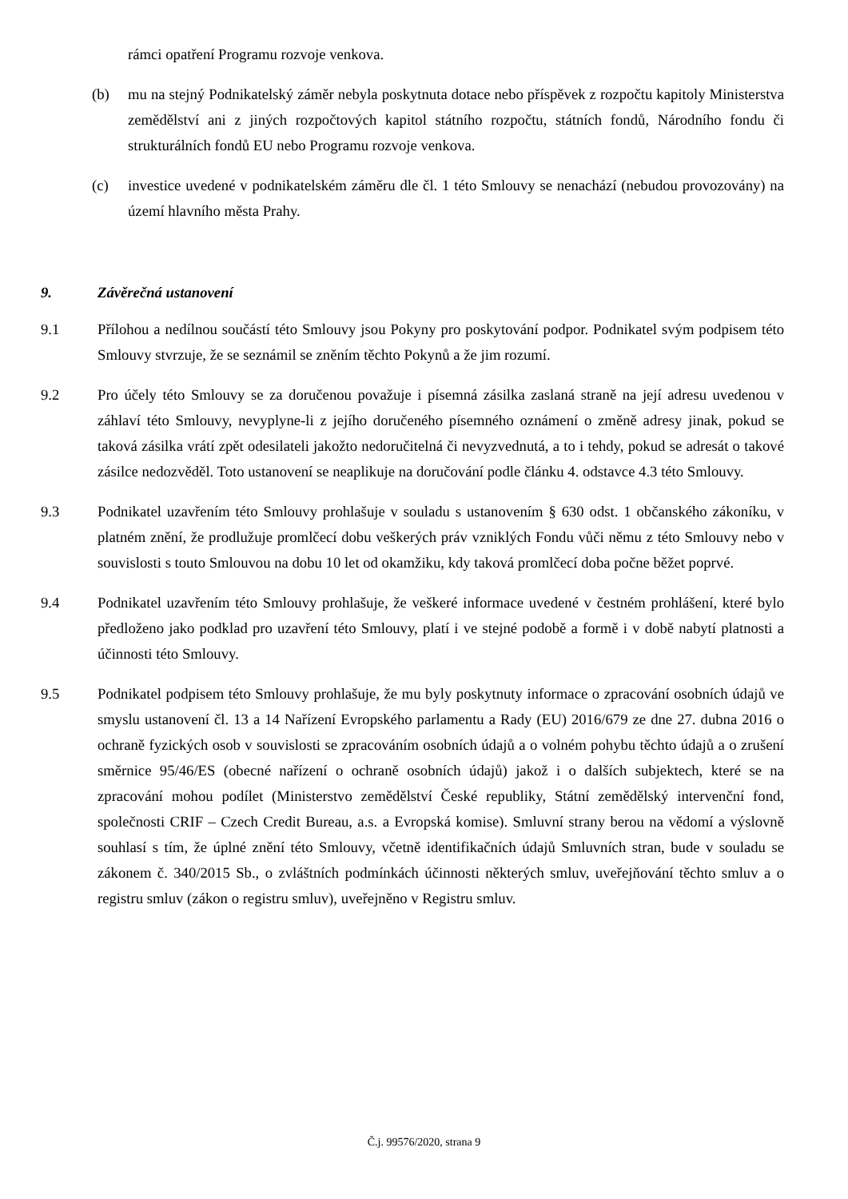rámci opatření Programu rozvoje venkova.
(b) mu na stejný Podnikatelský záměr nebyla poskytnuta dotace nebo příspěvek z rozpočtu kapitoly Ministerstva zemědělství ani z jiných rozpočtových kapitol státního rozpočtu, státních fondů, Národního fondu či strukturálních fondů EU nebo Programu rozvoje venkova.
(c) investice uvedené v podnikatelském záměru dle čl. 1 této Smlouvy se nenachází (nebudou provozovány) na území hlavního města Prahy.
9. Závěrečná ustanovení
9.1 Přílohou a nedílnou součástí této Smlouvy jsou Pokyny pro poskytování podpor. Podnikatel svým podpisem této Smlouvy stvrzuje, že se seznámil se zněním těchto Pokynů a že jim rozumí.
9.2 Pro účely této Smlouvy se za doručenou považuje i písemná zásilka zaslaná straně na její adresu uvedenou v záhlaví této Smlouvy, nevyplyne-li z jejího doručeného písemného oznámení o změně adresy jinak, pokud se taková zásilka vrátí zpět odesilateli jakožto nedoručitelná či nevyzvednutá, a to i tehdy, pokud se adresát o takové zásilce nedozvěděl. Toto ustanovení se neaplikuje na doručování podle článku 4. odstavce 4.3 této Smlouvy.
9.3 Podnikatel uzavřením této Smlouvy prohlašuje v souladu s ustanovením § 630 odst. 1 občanského zákoníku, v platném znění, že prodlužuje promlčecí dobu veškerých práv vzniklých Fondu vůči němu z této Smlouvy nebo v souvislosti s touto Smlouvou na dobu 10 let od okamžiku, kdy taková promlčecí doba počne běžet poprvé.
9.4 Podnikatel uzavřením této Smlouvy prohlašuje, že veškeré informace uvedené v čestném prohlášení, které bylo předloženo jako podklad pro uzavření této Smlouvy, platí i ve stejné podobě a formě i v době nabytí platnosti a účinnosti této Smlouvy.
9.5 Podnikatel podpisem této Smlouvy prohlašuje, že mu byly poskytnuty informace o zpracování osobních údajů ve smyslu ustanovení čl. 13 a 14 Nařízení Evropského parlamentu a Rady (EU) 2016/679 ze dne 27. dubna 2016 o ochraně fyzických osob v souvislosti se zpracováním osobních údajů a o volném pohybu těchto údajů a o zrušení směrnice 95/46/ES (obecné nařízení o ochraně osobních údajů) jakož i o dalších subjektech, které se na zpracování mohou podílet (Ministerstvo zemědělství České republiky, Státní zemědělský intervenční fond, společnosti CRIF – Czech Credit Bureau, a.s. a Evropská komise). Smluvní strany berou na vědomí a výslovně souhlasí s tím, že úplné znění této Smlouvy, včetně identifikačních údajů Smluvních stran, bude v souladu se zákonem č. 340/2015 Sb., o zvláštních podmínkách účinnosti některých smluv, uveřejňování těchto smluv a o registru smluv (zákon o registru smluv), uveřejněno v Registru smluv.
Č.j. 99576/2020, strana 9